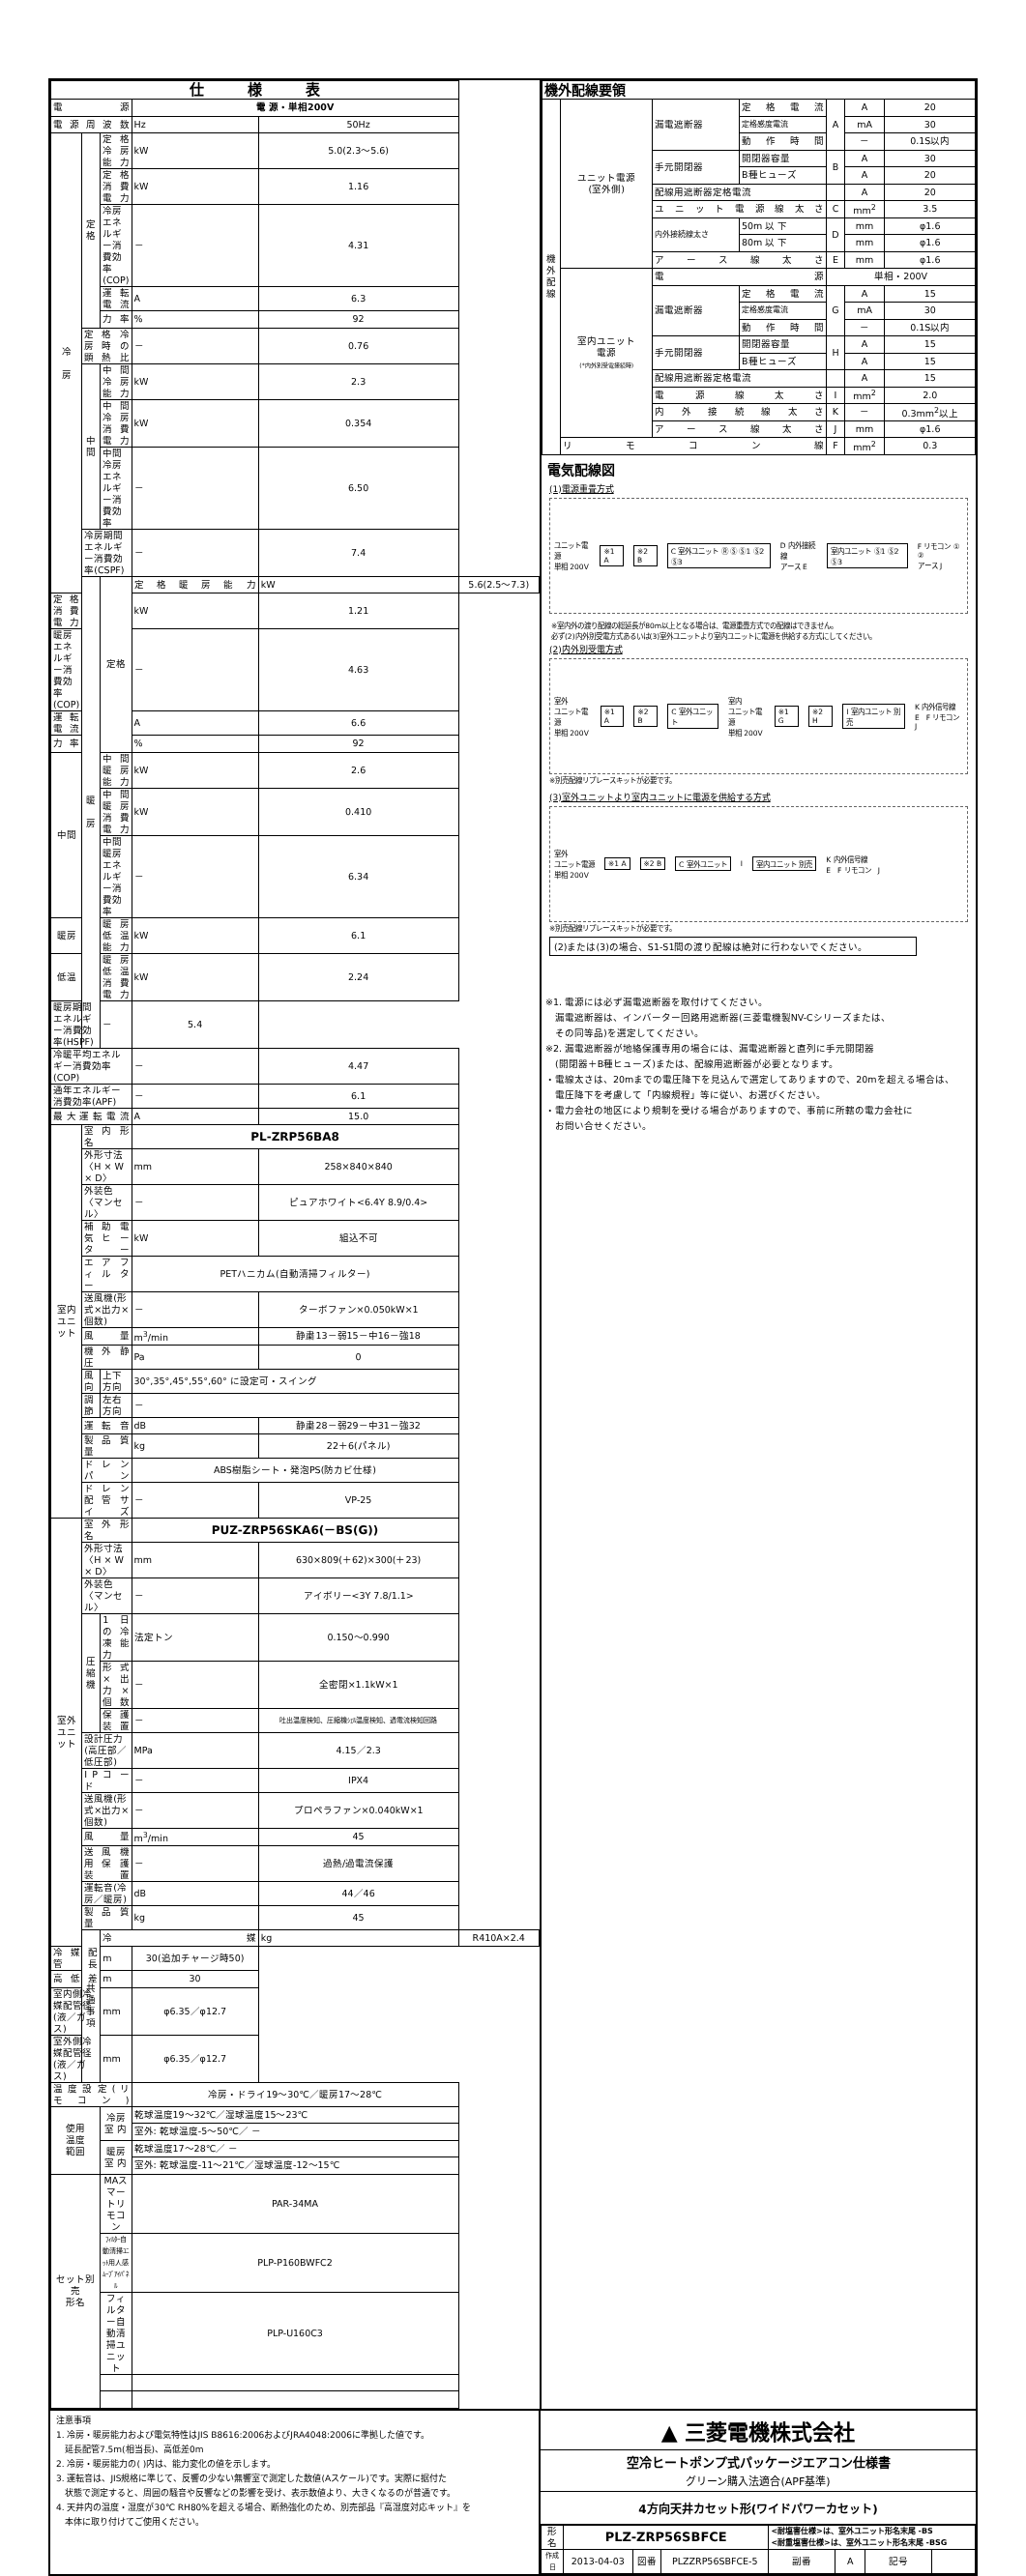| 仕 様 表 | | | | | |
| --- | --- | --- | --- | --- | --- |
| 電 源 | | | 電 源・単相200V | | |
| 電 源 周 波 数 | | | Hz | 50Hz | |
| 冷 房 | 定格 | 定 格 冷 房 能 力 | kW | 5.0(2.3～5.6) | |
| | | 定 格 消 費 電 力 | kW | 1.16 | |
| | | 冷房エネルギー消費効率(COP) | － | 4.31 | |
| | | 運 転 電 流 | A | 6.3 | |
| | | 力 率 | % | 92 | |
| | 定 格 冷 房 時 の 顕 熱 比 | | － | 0.76 | |
| | 中間 | 中 間 冷 房 能 力 | kW | 2.3 | |
| | | 中 間 冷 房 消 費 電 力 | kW | 0.354 | |
| | | 中間冷房エネルギー消費効率 | － | 6.50 | |
| | 冷房期間エネルギー消費効率(CSPF) | | － | 7.4 | |
| | 暖 房 | 定格 | 定 格 暖 房 能 力 | kW | 5.6(2.5～7.3) |
| 定 格 消 費 電 力 | | | kW | 1.21 | |
| 暖房エネルギー消費効率(COP) | | | － | 4.63 | |
| 運 転 電 流 | | | A | 6.6 | |
| 力 率 | | | % | 92 | |
| 中間 | | 中 間 暖 房 能 力 | kW | 2.6 | |
| | | 中 間 暖 房 消 費 電 力 | kW | 0.410 | |
| | | 中間暖房エネルギー消費効率 | － | 6.34 | |
| 暖房 | | 暖 房 低 温 能 力 | kW | 6.1 | |
| 低温 | | 暖 房 低 温 消 費 電 力 | kW | 2.24 | |
| 暖房期間エネルギー消費効率(HSPF) | | － | 5.4 | | |
| 冷暖平均エネルギー消費効率(COP) | | | － | 4.47 | |
| 通年エネルギー消費効率(APF) | | | － | 6.1 | |
| 最 大 運 転 電 流 | | | A | 15.0 | |
| 室内ユニット | 室 内 形 名 | | PL-ZRP56BA8 | | |
| | 外形寸法〈H × W × D〉 | | mm | 258×840×840 | |
| | 外装色〈マンセル〉 | | － | ピュアホワイト<6.4Y 8.9/0.4> | |
| | 補 助 電 気 ヒ ー タ ー | | kW | 組込不可 | |
| | エ ア フ ィ ル タ ー | | PETハニカム(自動清掃フィルター) | | |
| | 送風機(形式×出力×個数) | | － | ターボファン×0.050kW×1 | |
| | 風 量 | | m<sup>3</sup>/min | 静粛13－弱15－中16－強18 | |
| | 機 外 静 圧 | | Pa | 0 | |
| | 風向 | 上下方向 | 30°,35°,45°,55°,60° に設定可・スイング | | |
| | 調節 | 左右方向 | － | | |
| | 運 転 音 | | dB | 静粛28－弱29－中31－強32 | |
| | 製 品 質 量 | | kg | 22＋6(パネル) | |
| | ド レ ン パ ン | | ABS樹脂シート・発泡PS(防カビ仕様) | | |
| | ド レ ン 配 管 サ イ ズ | | － | VP-25 | |
| 室外ユニット | 室 外 形 名 | | PUZ-ZRP56SKA6(－BS(G)) | | |
| | 外形寸法〈H × W × D〉 | | mm | 630×809(＋62)×300(＋23) | |
| | 外装色〈マンセル〉 | | － | アイボリー<3Y 7.8/1.1> | |
| | 圧縮機 | 1 日 の 冷 凍 能 力 | 法定トン | 0.150～0.990 | |
| | | 形 式 × 出 力 × 個 数 | － | 全密閉×1.1kW×1 | |
| | | 保 護 装 置 | － | 吐出温度検知、圧縮機ｼｪﾙ温度検知、過電流検知回路 | |
| | 設計圧力(高圧部／低圧部) | | MPa | 4.15／2.3 | |
| | I P コ ー ド | | － | IPX4 | |
| | 送風機(形式×出力×個数) | | － | プロペラファン×0.040kW×1 | |
| | 風 量 | | m<sup>3</sup>/min | 45 | |
| | 送 風 機 用 保 護 装 置 | | － | 過熱/過電流保護 | |
| | 運転音(冷房／暖房) | | dB | 44／46 | |
| | 製 品 質 量 | | kg | 45 | |
| | 共通事項 | 冷 媒 | | kg | R410A×2.4 |
| 冷 媒 配 管 長 | | m | 30(追加チャージ時50) | | |
| 高 低 差 | | m | 30 | | |
| 室内側冷媒配管径(液／ガス) | | mm | φ6.35／φ12.7 | | |
| 室外側冷媒配管径(液／ガス) | | mm | φ6.35／φ12.7 | | |
| 温 度 設 定 ( リ モ コ ン ) | | | 冷房・ドライ19～30℃／暖房17～28℃ | | |
| 使用 温度 範囲 | | 冷房 室 内 | 乾球温度19～32℃／湿球温度15～23℃ | | |
| | | | 室外: 乾球温度-5～50℃／ － | | |
| | | 暖房 室 内 | 乾球温度17～28℃／ － | | |
| | | | 室外: 乾球温度-11～21℃／湿球温度-12～15℃ | | |
| セット別売 形名 | | MAスマートリモコン | PAR-34MA | | |
| | | ﾌｨﾙﾀｰ自動清掃ﾕﾆｯﾄ用人感ﾑｰﾌﾞｱｲﾊﾟﾈﾙ | PLP-P160BWFC2 | | |
| | | フィルター自動清掃ユニット | PLP-U160C3 | | |
| 機外配線要領 | | | | | | |
| 機外配線 | ユニット電源 (室外側) | 漏電遮断器 | 定格電流 | A | A | 20 |
| | | | 定格感度電流 | | mA | 30 |
| | | | 動作時間 | | － | 0.1S以内 |
| | | 手元開閉器 | 開閉器容量 | B | A | 30 |
| | | | B種ヒューズ | | A | 20 |
| | | 配線用遮断器定格電流 | | | A | 20 |
| | | ユニット電源線太さ | | C | mm<sup>2</sup> | 3.5 |
| | | 内外接続線太さ | 50m 以 下 | D | mm | φ1.6 |
| | | | 80m 以 下 | | mm | φ1.6 |
| | | ア ー ス 線 太 さ | | E | mm | φ1.6 |
| | 室内ユニット 電源 (*内外別受電接続時) | 電 源 | | 単相・200V | | |
| | | 漏電遮断器 | 定格電流 | G | A | 15 |
| | | | 定格感度電流 | | mA | 30 |
| | | | 動作時間 | | － | 0.1S以内 |
| | | 手元開閉器 | 開閉器容量 | H | A | 15 |
| | | | B種ヒューズ | | A | 15 |
| | | 配線用遮断器定格電流 | | | A | 15 |
| | | 電 源 線 太 さ | | I | mm<sup>2</sup> | 2.0 |
| | | 内 外 接 続 線 太 さ | | K | － | 0.3mm<sup>2</sup>以上 |
| | | ア ー ス 線 太 さ | | J | mm | φ1.6 |
| | リ モ コ ン 線 | | | F | mm<sup>2</sup> | 0.3 |
電気配線図
(1)電源重畳方式
ユニット電源
単相 200V
※1 A ※2 B C 室外ユニット Ⓡ Ⓢ Ⓢ1 Ⓢ2 Ⓢ3
D 内外接続線
アース E
室内ユニット Ⓢ1 Ⓢ2 Ⓢ3
F リモコン ① ②
アース J
※室内外の渡り配線の総延長が80m以上となる場合は、電源重畳方式での配線はできません。
必ず(2)内外別受電方式あるいは(3)室外ユニットより室内ユニットに電源を供給する方式にしてください。
(2)内外別受電方式
室外
ユニット電源
単相 200V
※1 A ※2 B C 室外ユニット
室内
ユニット電源
単相 200V
※1 G ※2 H I 室内ユニット 別売
K 内外信号線
E　F リモコン　J
※別売配線リプレースキットが必要です。
(3)室外ユニットより室内ユニットに電源を供給する方式
室外
ユニット電源
単相 200V
※1 A ※2 B C 室外ユニット I 室内ユニット 別売
K 内外信号線
E　F リモコン　J
※別売配線リプレースキットが必要です。
(2)または(3)の場合、S1-S1間の渡り配線は絶対に行わないでください。
※1. 電源には必ず漏電遮断器を取付けてください。
　漏電遮断器は、インバーター回路用遮断器(三菱電機製NV-Cシリーズまたは、
　その同等品)を選定してください。
※2. 漏電遮断器が地絡保護専用の場合には、漏電遮断器と直列に手元開閉器
　(開閉器＋B種ヒューズ)または、配線用遮断器が必要となります。
・電線太さは、20mまでの電圧降下を見込んで選定してありますので、20mを超える場合は、
　電圧降下を考慮して「内線規程」等に従い、お選びください。
・電力会社の地区により規制を受ける場合がありますので、事前に所轄の電力会社に
　お問い合せください。
注意事項
1. 冷房・暖房能力および電気特性はJIS B8616:2006およびJRA4048:2006に準拠した値です。
　延長配管7.5m(相当長)、高低差0m
2. 冷房・暖房能力の( )内は、能力変化の値を示します。
3. 運転音は、JIS規格に準じて、反響の少ない無響室で測定した数値(Aスケール)です。実際に据付た
　状態で測定すると、周囲の騒音や反響などの影響を受け、表示数値より、大きくなるのが普通です。
4. 天井内の温度・湿度が30℃ RH80%を超える場合、断熱強化のため、別売部品『高湿度対応キット』を
　本体に取り付けてご使用ください。
▲ 三菱電機株式会社
空冷ヒートポンプ式パッケージエアコン仕様書
グリーン購入法適合(APF基準)
4方向天井カセット形(ワイドパワーカセット)
| 形名 | PLZ-ZRP56SBFCE | | | <耐塩害仕様>は、室外ユニット形名末尾 -BS <耐重塩害仕様>は、室外ユニット形名末尾 -BSG | | | |
| 作成日 | 2013-04-03 | 図番 | PLZZRP56SBFCE-5 | 副番 | A | 記号 | |